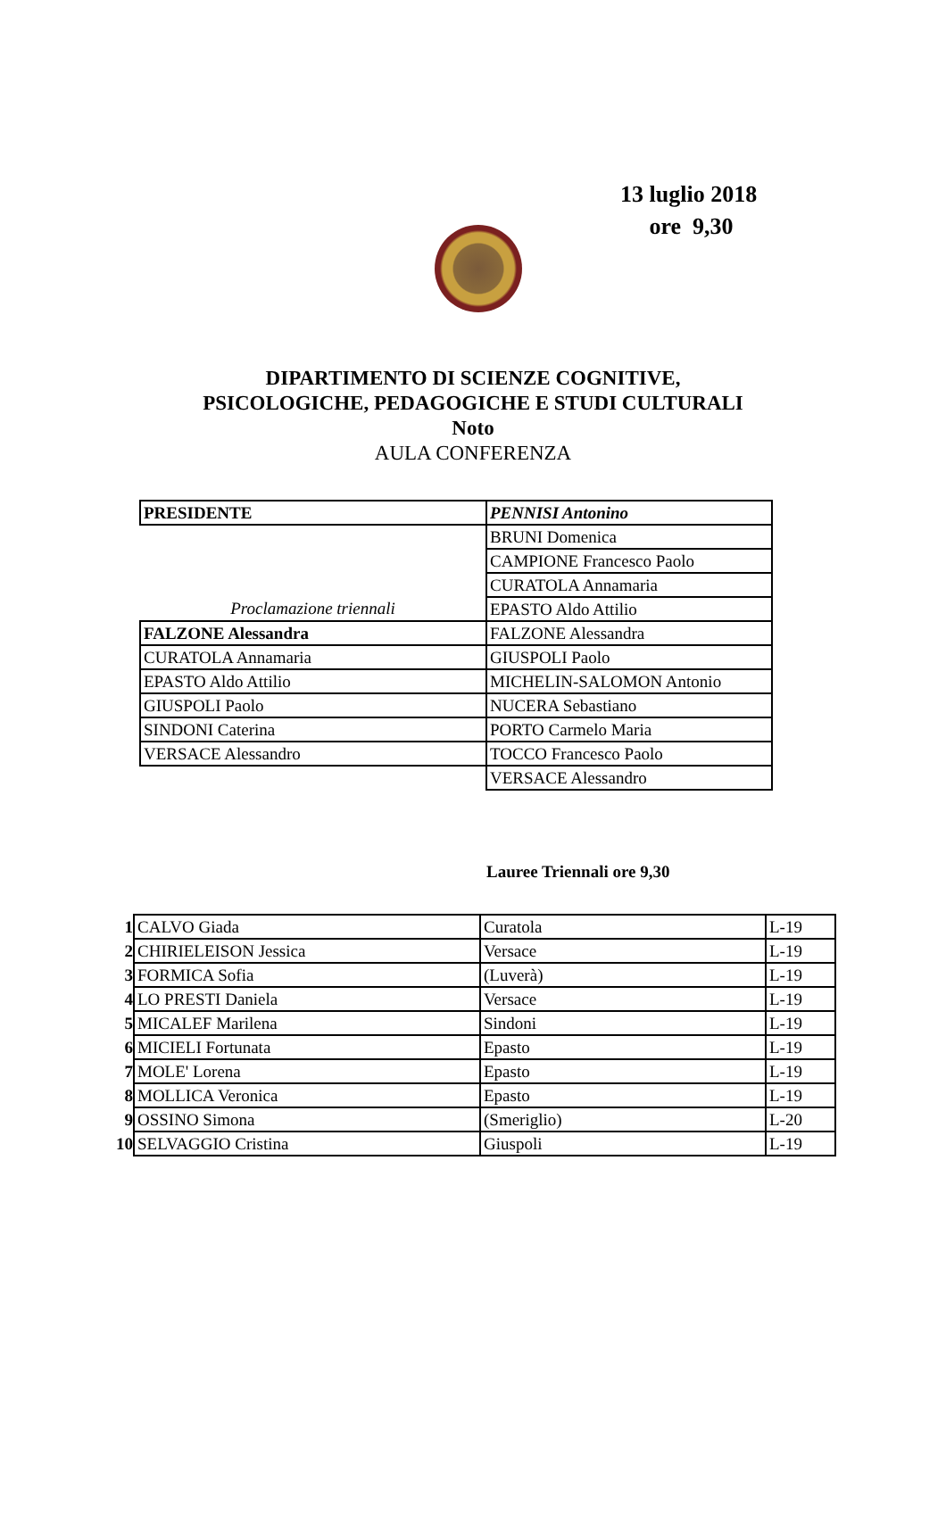13 luglio 2018
ore 9,30
DIPARTIMENTO DI SCIENZE COGNITIVE,
PSICOLOGICHE, PEDAGOGICHE E STUDI CULTURALI
Noto
AULA CONFERENZA
| PRESIDENTE | PENNISI Antonino |
| | BRUNI Domenica |
| | CAMPIONE Francesco Paolo |
| | CURATOLA Annamaria |
| Proclamazione triennali | EPASTO Aldo Attilio |
| FALZONE Alessandra | FALZONE Alessandra |
| CURATOLA Annamaria | GIUSPOLI Paolo |
| EPASTO Aldo Attilio | MICHELIN-SALOMON Antonio |
| GIUSPOLI Paolo | NUCERA Sebastiano |
| SINDONI Caterina | PORTO Carmelo Maria |
| VERSACE Alessandro | TOCCO Francesco Paolo |
| | VERSACE Alessandro |
Lauree Triennali ore 9,30
| 1 | CALVO Giada | Curatola | L-19 |
| 2 | CHIRIELEISON Jessica | Versace | L-19 |
| 3 | FORMICA Sofia | (Luverà) | L-19 |
| 4 | LO PRESTI Daniela | Versace | L-19 |
| 5 | MICALEF Marilena | Sindoni | L-19 |
| 6 | MICIELI Fortunata | Epasto | L-19 |
| 7 | MOLE' Lorena | Epasto | L-19 |
| 8 | MOLLICA Veronica | Epasto | L-19 |
| 9 | OSSINO Simona | (Smeriglio) | L-20 |
| 10 | SELVAGGIO Cristina | Giuspoli | L-19 |